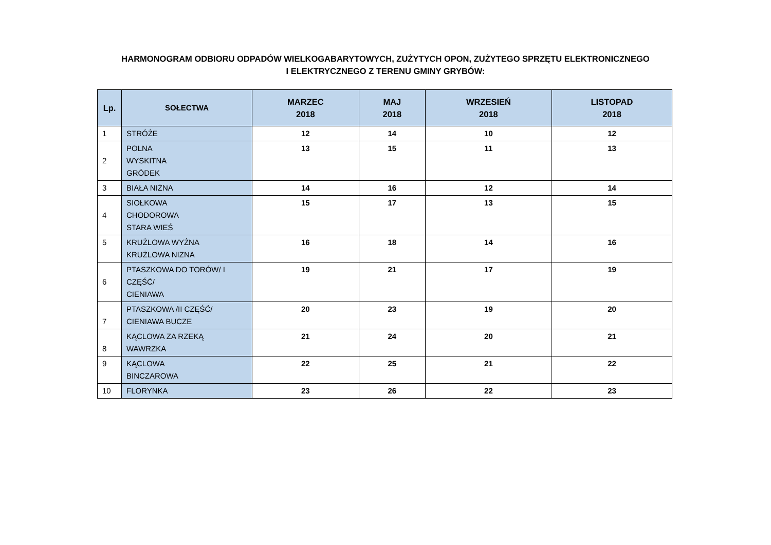HARMONOGRAM ODBIORU ODPADÓW WIELKOGABARYTOWYCH, ZUŻYTYCH OPON, ZUŻYTEGO SPRZĘTU ELEKTRONICZNEGO
I ELEKTRYCZNEGO Z TERENU GMINY GRYBÓW:
| Lp. | SOŁECTWA | MARZEC 2018 | MAJ 2018 | WRZESIEŃ 2018 | LISTOPAD 2018 |
| --- | --- | --- | --- | --- | --- |
| 1 | STRÓŻE | 12 | 14 | 10 | 12 |
| 2 | POLNA WYSKITNA GRÓDEK | 13 | 15 | 11 | 13 |
| 3 | BIAŁA NIŻNA | 14 | 16 | 12 | 14 |
| 4 | SIOŁKOWA CHODOROWA STARA WIEŚ | 15 | 17 | 13 | 15 |
| 5 | KRUŻLOWA WYŻNA KRUŻLOWA NIZNA | 16 | 18 | 14 | 16 |
| 6 | PTASZKOWA DO TORÓW/ I CZĘŚĆ/ CIENIAWA | 19 | 21 | 17 | 19 |
| 7 | PTASZKOWA /II CZĘŚĆ/ CIENIAWA BUCZE | 20 | 23 | 19 | 20 |
| 8 | KĄCLOWA ZA RZEKĄ WAWRZKA | 21 | 24 | 20 | 21 |
| 9 | KĄCLOWA BINCZAROWA | 22 | 25 | 21 | 22 |
| 10 | FLORYNKA | 23 | 26 | 22 | 23 |